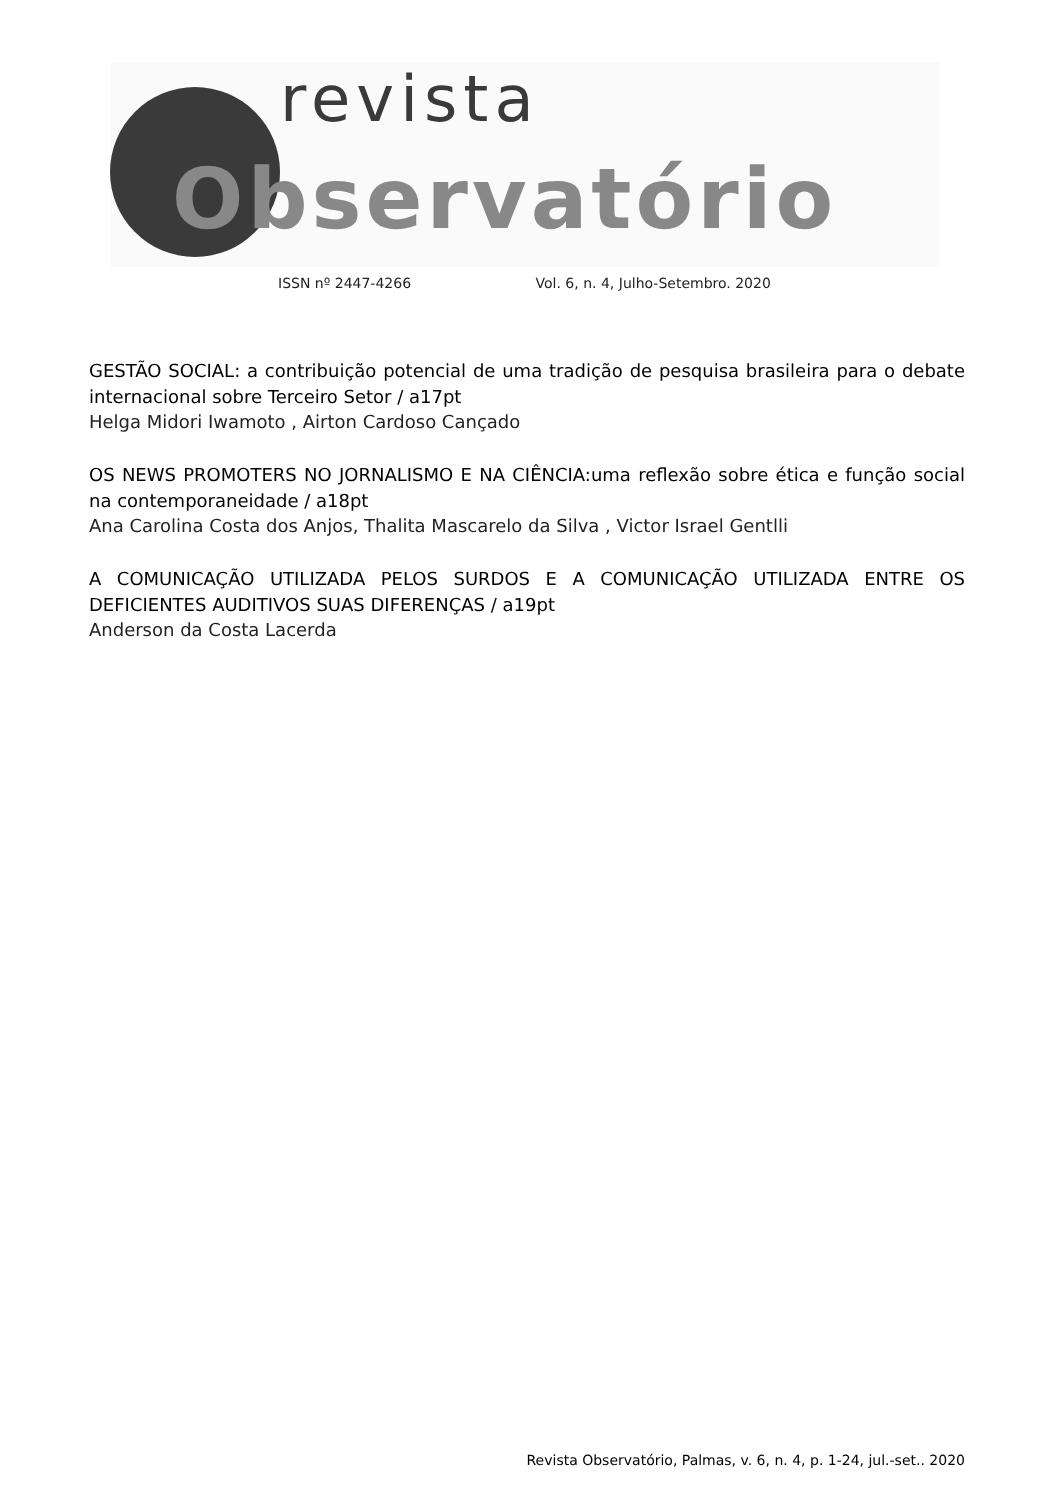revista
Observatório
ISSN nº 2447-4266 Vol. 6, n. 4, Julho-Setembro. 2020
GESTÃO SOCIAL: a contribuição potencial de uma tradição de pesquisa brasileira para o debate internacional sobre Terceiro Setor / a17pt
Helga Midori Iwamoto , Airton Cardoso Cançado
OS NEWS PROMOTERS NO JORNALISMO E NA CIÊNCIA:uma reflexão sobre ética e função social na contemporaneidade / a18pt
Ana Carolina Costa dos Anjos, Thalita Mascarelo da Silva , Victor Israel Gentlli
A COMUNICAÇÃO UTILIZADA PELOS SURDOS E A COMUNICAÇÃO UTILIZADA ENTRE OS DEFICIENTES AUDITIVOS SUAS DIFERENÇAS / a19pt
Anderson da Costa Lacerda
Revista Observatório, Palmas, v. 6, n. 4, p. 1-24, jul.-set.. 2020